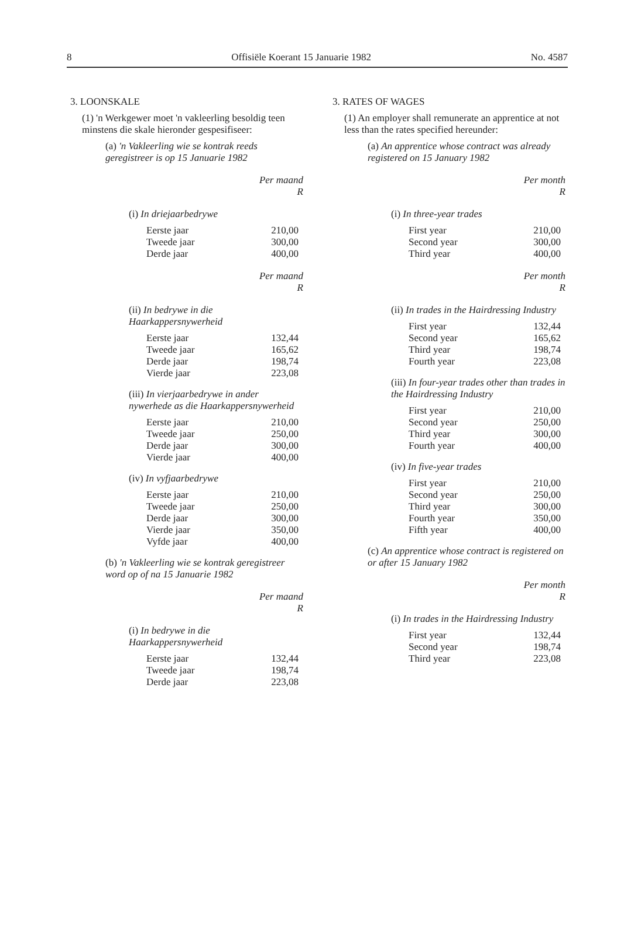8 Offisiële Koerant 15 Januarie 1982 No. 4587
3. LOONSKALE
(1) 'n Werkgewer moet 'n vakleerling besoldig teen minstens die skale hieronder gespesifiseer:
(a) 'n Vakleerling wie se kontrak reeds geregistreer is op 15 Januarie 1982
Per maand
R
(i) In driejaarbedrywe
| Eerste jaar | 210,00 |
| Tweede jaar | 300,00 |
| Derde jaar | 400,00 |
Per maand
R
(ii) In bedrywe in die Haarkappersnywerheid
| Eerste jaar | 132,44 |
| Tweede jaar | 165,62 |
| Derde jaar | 198,74 |
| Vierde jaar | 223,08 |
(iii) In vierjaarbedrywe in ander nywerhede as die Haarkappersnywerheid
| Eerste jaar | 210,00 |
| Tweede jaar | 250,00 |
| Derde jaar | 300,00 |
| Vierde jaar | 400,00 |
(iv) In vyfjaarbedrywe
| Eerste jaar | 210,00 |
| Tweede jaar | 250,00 |
| Derde jaar | 300,00 |
| Vierde jaar | 350,00 |
| Vyfde jaar | 400,00 |
(b) 'n Vakleerling wie se kontrak geregistreer word op of na 15 Januarie 1982
Per maand
R
(i) In bedrywe in die Haarkappersnywerheid
| Eerste jaar | 132,44 |
| Tweede jaar | 198,74 |
| Derde jaar | 223,08 |
3. RATES OF WAGES
(1) An employer shall remunerate an apprentice at not less than the rates specified hereunder:
(a) An apprentice whose contract was already registered on 15 January 1982
Per month
R
(i) In three-year trades
| First year | 210,00 |
| Second year | 300,00 |
| Third year | 400,00 |
Per month
R
(ii) In trades in the Hairdressing Industry
| First year | 132,44 |
| Second year | 165,62 |
| Third year | 198,74 |
| Fourth year | 223,08 |
(iii) In four-year trades other than trades in the Hairdressing Industry
| First year | 210,00 |
| Second year | 250,00 |
| Third year | 300,00 |
| Fourth year | 400,00 |
(iv) In five-year trades
| First year | 210,00 |
| Second year | 250,00 |
| Third year | 300,00 |
| Fourth year | 350,00 |
| Fifth year | 400,00 |
(c) An apprentice whose contract is registered on or after 15 January 1982
Per month
R
(i) In trades in the Hairdressing Industry
| First year | 132,44 |
| Second year | 198,74 |
| Third year | 223,08 |